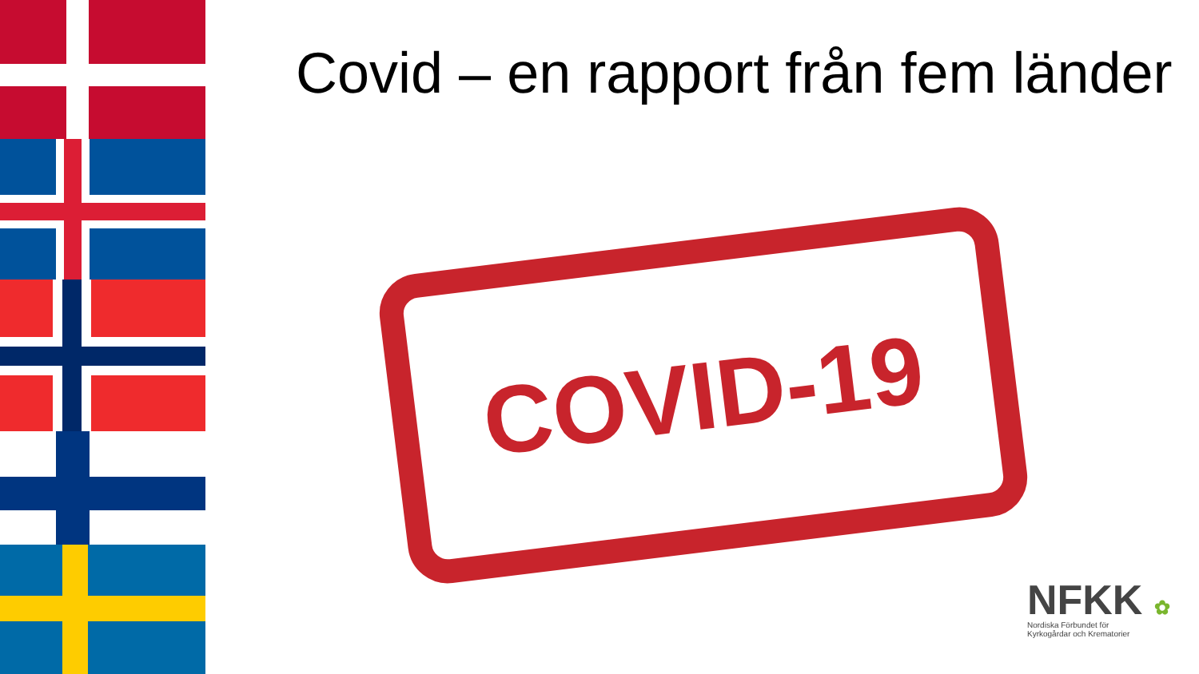Covid – en rapport från fem länder
COVID-19
NFKK ✿
Nordiska Förbundet för
Kyrkogårdar och Krematorier